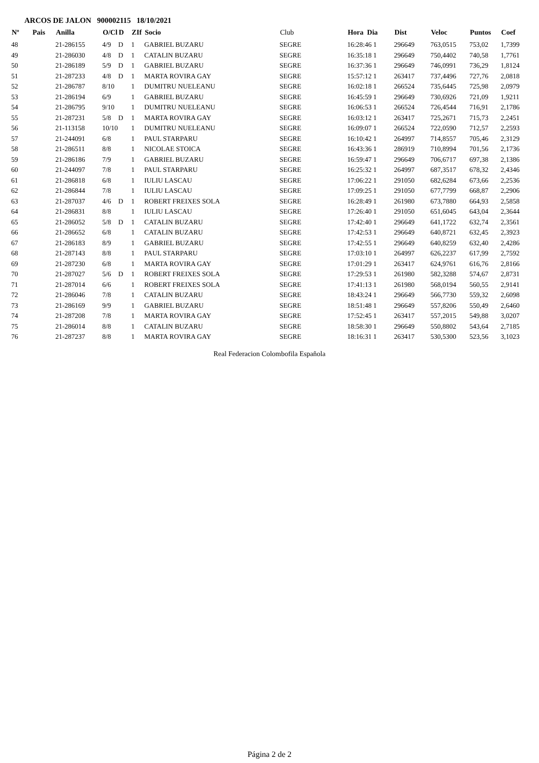ARCOS DE JALON 900002115 18/10/2021
| Nº | Pais | Anilla | O/Cl | D | ZIf | Socio | Club | Hora Dia | Dist | Veloc | Puntos | Coef |
| --- | --- | --- | --- | --- | --- | --- | --- | --- | --- | --- | --- | --- |
| 48 | | 21-286155 | 4/9 | D | 1 | GABRIEL BUZARU | SEGRE | 16:28:46 1 | 296649 | 763,0515 | 753,02 | 1,7399 |
| 49 | | 21-286030 | 4/8 | D | 1 | CATALIN BUZARU | SEGRE | 16:35:18 1 | 296649 | 750,4402 | 740,58 | 1,7761 |
| 50 | | 21-286189 | 5/9 | D | 1 | GABRIEL BUZARU | SEGRE | 16:37:36 1 | 296649 | 746,0991 | 736,29 | 1,8124 |
| 51 | | 21-287233 | 4/8 | D | 1 | MARTA ROVIRA GAY | SEGRE | 15:57:12 1 | 263417 | 737,4496 | 727,76 | 2,0818 |
| 52 | | 21-286787 | 8/10 | | 1 | DUMITRU NUELEANU | SEGRE | 16:02:18 1 | 266524 | 735,6445 | 725,98 | 2,0979 |
| 53 | | 21-286194 | 6/9 | | 1 | GABRIEL BUZARU | SEGRE | 16:45:59 1 | 296649 | 730,6926 | 721,09 | 1,9211 |
| 54 | | 21-286795 | 9/10 | | 1 | DUMITRU NUELEANU | SEGRE | 16:06:53 1 | 266524 | 726,4544 | 716,91 | 2,1786 |
| 55 | | 21-287231 | 5/8 | D | 1 | MARTA ROVIRA GAY | SEGRE | 16:03:12 1 | 263417 | 725,2671 | 715,73 | 2,2451 |
| 56 | | 21-113158 | 10/10 | | 1 | DUMITRU NUELEANU | SEGRE | 16:09:07 1 | 266524 | 722,0590 | 712,57 | 2,2593 |
| 57 | | 21-244091 | 6/8 | | 1 | PAUL STARPARU | SEGRE | 16:10:42 1 | 264997 | 714,8557 | 705,46 | 2,3129 |
| 58 | | 21-286511 | 8/8 | | 1 | NICOLAE STOICA | SEGRE | 16:43:36 1 | 286919 | 710,8994 | 701,56 | 2,1736 |
| 59 | | 21-286186 | 7/9 | | 1 | GABRIEL BUZARU | SEGRE | 16:59:47 1 | 296649 | 706,6717 | 697,38 | 2,1386 |
| 60 | | 21-244097 | 7/8 | | 1 | PAUL STARPARU | SEGRE | 16:25:32 1 | 264997 | 687,3517 | 678,32 | 2,4346 |
| 61 | | 21-286818 | 6/8 | | 1 | IULIU LASCAU | SEGRE | 17:06:22 1 | 291050 | 682,6284 | 673,66 | 2,2536 |
| 62 | | 21-286844 | 7/8 | | 1 | IULIU LASCAU | SEGRE | 17:09:25 1 | 291050 | 677,7799 | 668,87 | 2,2906 |
| 63 | | 21-287037 | 4/6 | D | 1 | ROBERT FREIXES SOLA | SEGRE | 16:28:49 1 | 261980 | 673,7880 | 664,93 | 2,5858 |
| 64 | | 21-286831 | 8/8 | | 1 | IULIU LASCAU | SEGRE | 17:26:40 1 | 291050 | 651,6045 | 643,04 | 2,3644 |
| 65 | | 21-286052 | 5/8 | D | 1 | CATALIN BUZARU | SEGRE | 17:42:40 1 | 296649 | 641,1722 | 632,74 | 2,3561 |
| 66 | | 21-286652 | 6/8 | | 1 | CATALIN BUZARU | SEGRE | 17:42:53 1 | 296649 | 640,8721 | 632,45 | 2,3923 |
| 67 | | 21-286183 | 8/9 | | 1 | GABRIEL BUZARU | SEGRE | 17:42:55 1 | 296649 | 640,8259 | 632,40 | 2,4286 |
| 68 | | 21-287143 | 8/8 | | 1 | PAUL STARPARU | SEGRE | 17:03:10 1 | 264997 | 626,2237 | 617,99 | 2,7592 |
| 69 | | 21-287230 | 6/8 | | 1 | MARTA ROVIRA GAY | SEGRE | 17:01:29 1 | 263417 | 624,9761 | 616,76 | 2,8166 |
| 70 | | 21-287027 | 5/6 | D | 1 | ROBERT FREIXES SOLA | SEGRE | 17:29:53 1 | 261980 | 582,3288 | 574,67 | 2,8731 |
| 71 | | 21-287014 | 6/6 | | 1 | ROBERT FREIXES SOLA | SEGRE | 17:41:13 1 | 261980 | 568,0194 | 560,55 | 2,9141 |
| 72 | | 21-286046 | 7/8 | | 1 | CATALIN BUZARU | SEGRE | 18:43:24 1 | 296649 | 566,7730 | 559,32 | 2,6098 |
| 73 | | 21-286169 | 9/9 | | 1 | GABRIEL BUZARU | SEGRE | 18:51:48 1 | 296649 | 557,8206 | 550,49 | 2,6460 |
| 74 | | 21-287208 | 7/8 | | 1 | MARTA ROVIRA GAY | SEGRE | 17:52:45 1 | 263417 | 557,2015 | 549,88 | 3,0207 |
| 75 | | 21-286014 | 8/8 | | 1 | CATALIN BUZARU | SEGRE | 18:58:30 1 | 296649 | 550,8802 | 543,64 | 2,7185 |
| 76 | | 21-287237 | 8/8 | | 1 | MARTA ROVIRA GAY | SEGRE | 18:16:31 1 | 263417 | 530,5300 | 523,56 | 3,1023 |
Real Federacion Colombofila Española
Página 2 de 2